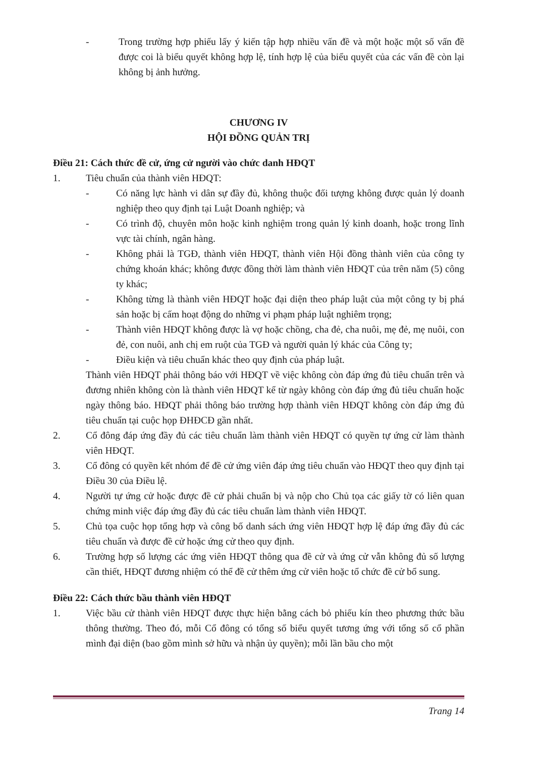- Trong trường hợp phiếu lấy ý kiến tập hợp nhiều vấn đề và một hoặc một số vấn đề được coi là biểu quyết không hợp lệ, tính hợp lệ của biểu quyết của các vấn đề còn lại không bị ảnh hưởng.
CHƯƠNG IV
HỘI ĐỒNG QUẢN TRỊ
Điều 21: Cách thức đề cử, ứng cử người vào chức danh HĐQT
1. Tiêu chuẩn của thành viên HĐQT:
- Có năng lực hành vi dân sự đầy đủ, không thuộc đối tượng không được quản lý doanh nghiệp theo quy định tại Luật Doanh nghiệp; và
- Có trình độ, chuyên môn hoặc kinh nghiệm trong quản lý kinh doanh, hoặc trong lĩnh vực tài chính, ngân hàng.
- Không phải là TGĐ, thành viên HĐQT, thành viên Hội đồng thành viên của công ty chứng khoán khác; không được đồng thời làm thành viên HĐQT của trên năm (5) công ty khác;
- Không từng là thành viên HĐQT hoặc đại diện theo pháp luật của một công ty bị phá sản hoặc bị cấm hoạt động do những vi phạm pháp luật nghiêm trọng;
- Thành viên HĐQT không được là vợ hoặc chồng, cha đẻ, cha nuôi, mẹ đẻ, mẹ nuôi, con đẻ, con nuôi, anh chị em ruột của TGĐ và người quản lý khác của Công ty;
- Điều kiện và tiêu chuẩn khác theo quy định của pháp luật.
Thành viên HĐQT phải thông báo với HĐQT về việc không còn đáp ứng đủ tiêu chuẩn trên và đương nhiên không còn là thành viên HĐQT kể từ ngày không còn đáp ứng đủ tiêu chuẩn hoặc ngày thông báo. HĐQT phải thông báo trường hợp thành viên HĐQT không còn đáp ứng đủ tiêu chuẩn tại cuộc họp ĐHĐCĐ gần nhất.
2. Cổ đông đáp ứng đầy đủ các tiêu chuẩn làm thành viên HĐQT có quyền tự ứng cử làm thành viên HĐQT.
3. Cổ đông có quyền kết nhóm để đề cử ứng viên đáp ứng tiêu chuẩn vào HĐQT theo quy định tại Điều 30 của Điều lệ.
4. Người tự ứng cử hoặc được đề cử phải chuẩn bị và nộp cho Chủ tọa các giấy tờ có liên quan chứng minh việc đáp ứng đầy đủ các tiêu chuẩn làm thành viên HĐQT.
5. Chủ tọa cuộc họp tổng hợp và công bố danh sách ứng viên HĐQT hợp lệ đáp ứng đầy đủ các tiêu chuẩn và được đề cử hoặc ứng cử theo quy định.
6. Trường hợp số lượng các ứng viên HĐQT thông qua đề cử và ứng cử vẫn không đủ số lượng cần thiết, HĐQT đương nhiệm có thể đề cử thêm ứng cử viên hoặc tổ chức đề cử bổ sung.
Điều 22: Cách thức bầu thành viên HĐQT
1. Việc bầu cử thành viên HĐQT được thực hiện bằng cách bỏ phiếu kín theo phương thức bầu thông thường. Theo đó, mỗi Cổ đông có tổng số biểu quyết tương ứng với tổng số cổ phần mình đại diện (bao gồm mình sở hữu và nhận ủy quyền); mỗi lần bầu cho một
Trang 14